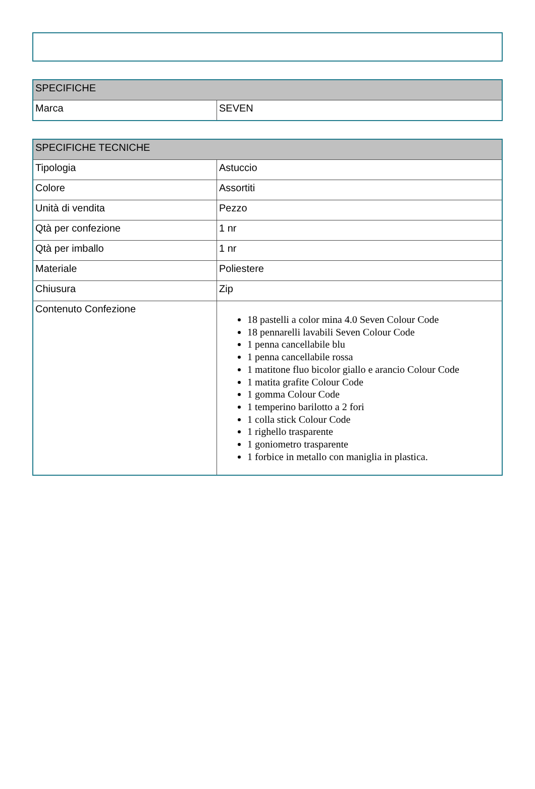| SPECIFICHE | |
| --- | --- |
| Marca | SEVEN |
| SPECIFICHE TECNICHE | |
| --- | --- |
| Tipologia | Astuccio |
| Colore | Assortiti |
| Unità di vendita | Pezzo |
| Qtà per confezione | 1 nr |
| Qtà per imballo | 1 nr |
| Materiale | Poliestere |
| Chiusura | Zip |
| Contenuto Confezione | 18 pastelli a color mina 4.0 Seven Colour Code 18 pennarelli lavabili Seven Colour Code 1 penna cancellabile blu 1 penna cancellabile rossa 1 matitone fluo bicolor giallo e arancio Colour Code 1 matita grafite Colour Code 1 gomma Colour Code 1 temperino barilotto a 2 fori 1 colla stick Colour Code 1 righello trasparente 1 goniometro trasparente 1 forbice in metallo con maniglia in plastica. |